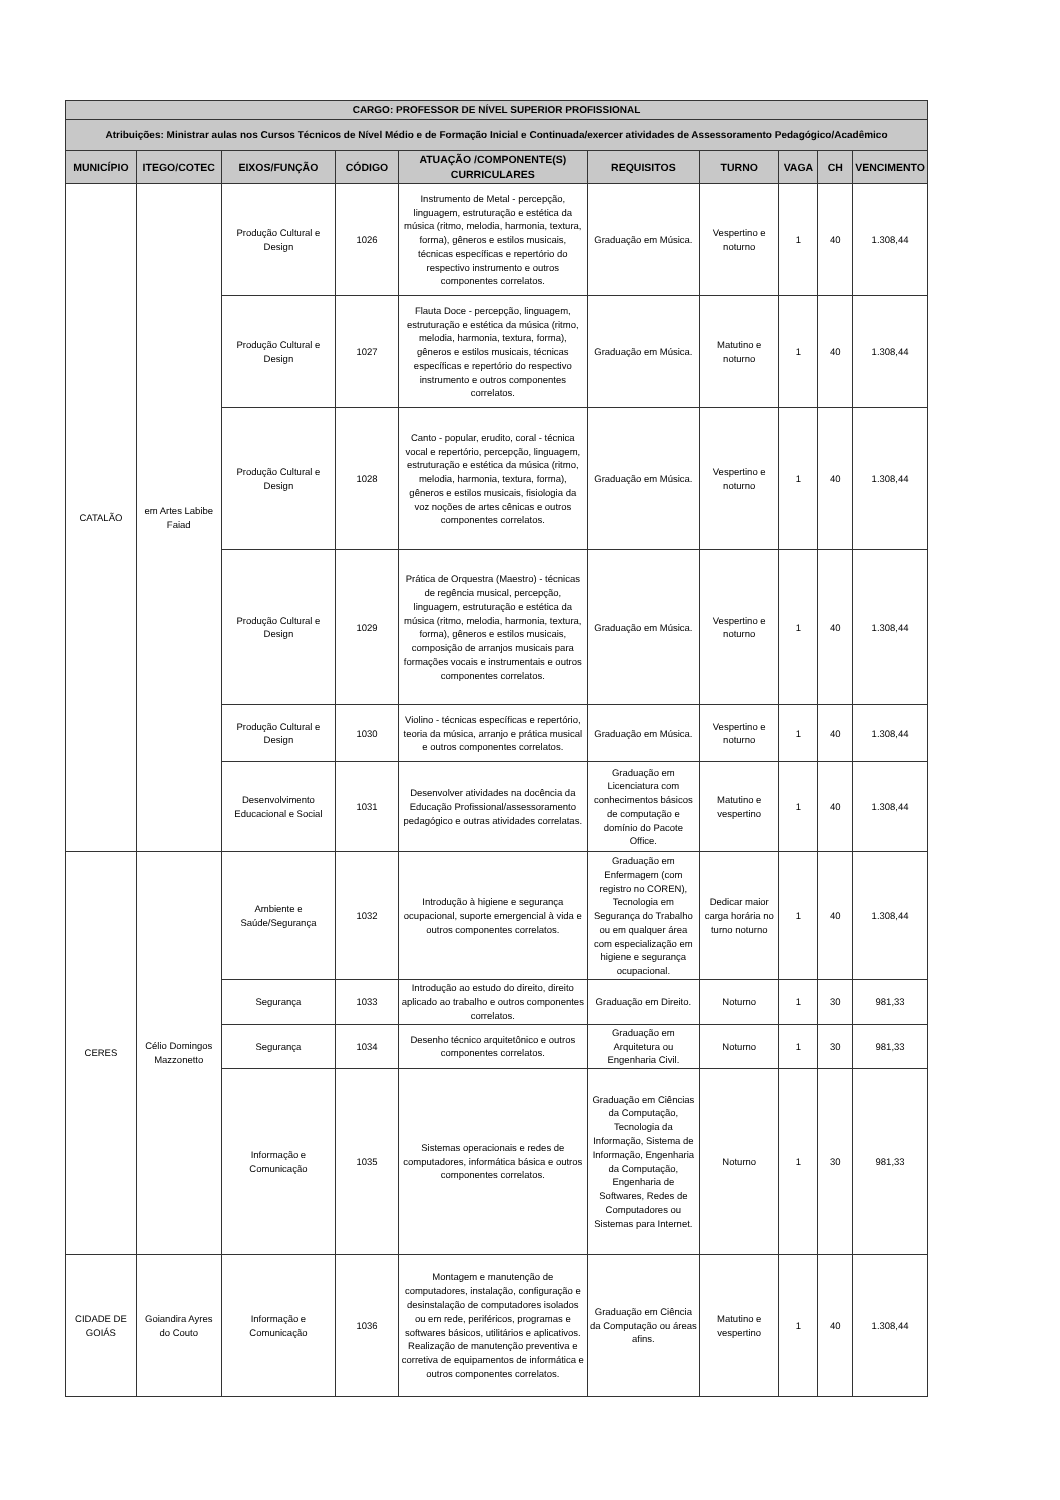| CARGO: PROFESSOR DE NÍVEL SUPERIOR PROFISSIONAL | | | | | | | | | |
| Atribuições: Ministrar aulas nos Cursos Técnicos de Nível Médio e de Formação Inicial e Continuada/exercer atividades de Assessoramento Pedagógico/Acadêmico | | | | | | | | | |
| MUNICÍPIO | ITEGO/COTEC | EIXOS/FUNÇÃO | CÓDIGO | ATUAÇÃO /COMPONENTE(S) CURRICULARES | REQUISITOS | TURNO | VAGA | CH | VENCIMENTO |
| CATALÃO | em Artes Labibe Faiad | Produção Cultural e Design | 1026 | Instrumento de Metal - percepção, linguagem, estruturação e estética da música (ritmo, melodia, harmonia, textura, forma), gêneros e estilos musicais, técnicas específicas e repertório do respectivo instrumento e outros componentes correlatos. | Graduação em Música. | Vespertino e noturno | 1 | 40 | 1.308,44 |
| | | Produção Cultural e Design | 1027 | Flauta Doce - percepção, linguagem, estruturação e estética da música (ritmo, melodia, harmonia, textura, forma), gêneros e estilos musicais, técnicas específicas e repertório do respectivo instrumento e outros componentes correlatos. | Graduação em Música. | Matutino e noturno | 1 | 40 | 1.308,44 |
| | | Produção Cultural e Design | 1028 | Canto - popular, erudito, coral - técnica vocal e repertório, percepção, linguagem, estruturação e estética da música (ritmo, melodia, harmonia, textura, forma), gêneros e estilos musicais, fisiologia da voz noções de artes cênicas e outros componentes correlatos. | Graduação em Música. | Vespertino e noturno | 1 | 40 | 1.308,44 |
| | | Produção Cultural e Design | 1029 | Prática de Orquestra (Maestro) - técnicas de regência musical, percepção, linguagem, estruturação e estética da música (ritmo, melodia, harmonia, textura, forma), gêneros e estilos musicais, composição de arranjos musicais para formações vocais e instrumentais e outros componentes correlatos. | Graduação em Música. | Vespertino e noturno | 1 | 40 | 1.308,44 |
| | | Produção Cultural e Design | 1030 | Violino - técnicas específicas e repertório, teoria da música, arranjo e prática musical e outros componentes correlatos. | Graduação em Música. | Vespertino e noturno | 1 | 40 | 1.308,44 |
| | | Desenvolvimento Educacional e Social | 1031 | Desenvolver atividades na docência da Educação Profissional/assessoramento pedagógico e outras atividades correlatas. | Graduação em Licenciatura com conhecimentos básicos de computação e domínio do Pacote Office. | Matutino e vespertino | 1 | 40 | 1.308,44 |
| CERES | Célio Domingos Mazzonetto | Ambiente e Saúde/Segurança | 1032 | Introdução à higiene e segurança ocupacional, suporte emergencial à vida e outros componentes correlatos. | Graduação em Enfermagem (com registro no COREN), Tecnologia em Segurança do Trabalho ou em qualquer área com especialização em higiene e segurança ocupacional. | Dedicar maior carga horária no turno noturno | 1 | 40 | 1.308,44 |
| | | Segurança | 1033 | Introdução ao estudo do direito, direito aplicado ao trabalho e outros componentes correlatos. | Graduação em Direito. | Noturno | 1 | 30 | 981,33 |
| | | Segurança | 1034 | Desenho técnico arquitetônico e outros componentes correlatos. | Graduação em Arquitetura ou Engenharia Civil. | Noturno | 1 | 30 | 981,33 |
| | | Informação e Comunicação | 1035 | Sistemas operacionais e redes de computadores, informática básica e outros componentes correlatos. | Graduação em Ciências da Computação, Tecnologia da Informação, Sistema de Informação, Engenharia da Computação, Engenharia de Softwares, Redes de Computadores ou Sistemas para Internet. | Noturno | 1 | 30 | 981,33 |
| CIDADE DE GOIÁS | Goiandira Ayres do Couto | Informação e Comunicação | 1036 | Montagem e manutenção de computadores, instalação, configuração e desinstalação de computadores isolados ou em rede, periféricos, programas e softwares básicos, utilitários e aplicativos. Realização de manutenção preventiva e corretiva de equipamentos de informática e outros componentes correlatos. | Graduação em Ciência da Computação ou áreas afins. | Matutino e vespertino | 1 | 40 | 1.308,44 |